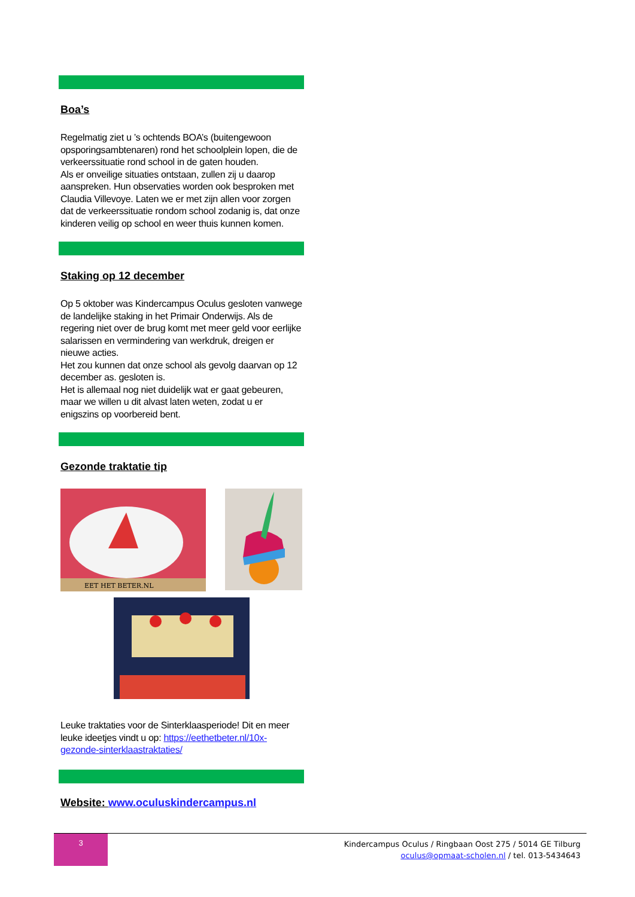Boa’s
Regelmatig ziet u ’s ochtends BOA’s (buitengewoon opsporingsambtenaren) rond het schoolplein lopen, die de verkeerssituatie rond school in de gaten houden.
Als er onveilige situaties ontstaan, zullen zij u daarop aanspreken. Hun observaties worden ook besproken met Claudia Villevoye. Laten we er met zijn allen voor zorgen dat de verkeerssituatie rondom school zodanig is, dat onze kinderen veilig op school en weer thuis kunnen komen.
Staking op 12 december
Op 5 oktober was Kindercampus Oculus gesloten vanwege de landelijke staking in het Primair Onderwijs. Als de regering niet over de brug komt met meer geld voor eerlijke salarissen en vermindering van werkdruk, dreigen er nieuwe acties.
Het zou kunnen dat onze school als gevolg daarvan op 12 december as. gesloten is.
Het is allemaal nog niet duidelijk wat er gaat gebeuren, maar we willen u dit alvast laten weten, zodat u er enigszins op voorbereid bent.
Gezonde traktatie tip
EET HET BETER.NL
Leuke traktaties voor de Sinterklaasperiode! Dit en meer leuke ideetjes vindt u op: https://eethetbeter.nl/10x-gezonde-sinterklaastraktaties/
Website: www.oculuskindercampus.nl
3
Kindercampus Oculus / Ringbaan Oost 275 / 5014 GE Tilburg
oculus@opmaat-scholen.nl / tel. 013-5434643